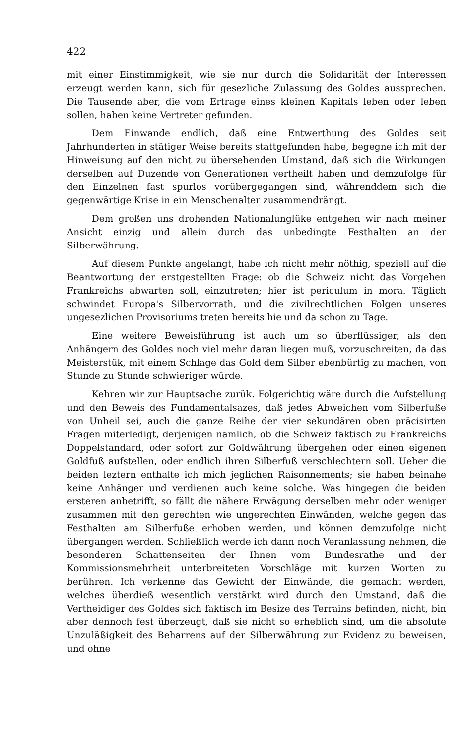422
mit einer Einstimmigkeit, wie sie nur durch die Solidarität der Interessen erzeugt werden kann, sich für gesezliche Zulassung des Goldes aussprechen. Die Tausende aber, die vom Ertrage eines kleinen Kapitals leben oder leben sollen, haben keine Vertreter gefunden.
Dem Einwande endlich, daß eine Entwerthung des Goldes seit Jahrhunderten in stätiger Weise bereits stattgefunden habe, begegne ich mit der Hinweisung auf den nicht zu übersehenden Umstand, daß sich die Wirkungen derselben auf Duzende von Generationen vertheilt haben und demzufolge für den Einzelnen fast spurlos vorübergegangen sind, währenddem sich die gegenwärtige Krise in ein Menschenalter zusammendrängt.
Dem großen uns drohenden Nationalunglüke entgehen wir nach meiner Ansicht einzig und allein durch das unbedingte Festhalten an der Silberwährung.
Auf diesem Punkte angelangt, habe ich nicht mehr nöthig, speziell auf die Beantwortung der erstgestellten Frage: ob die Schweiz nicht das Vorgehen Frankreichs abwarten soll, einzutreten; hier ist periculum in mora. Täglich schwindet Europa's Silbervorrath, und die zivilrechtlichen Folgen unseres ungesezlichen Provisoriums treten bereits hie und da schon zu Tage.
Eine weitere Beweisführung ist auch um so überflüssiger, als den Anhängern des Goldes noch viel mehr daran liegen muß, vorzuschreiten, da das Meisterstük, mit einem Schlage das Gold dem Silber ebenbürtig zu machen, von Stunde zu Stunde schwieriger würde.
Kehren wir zur Hauptsache zurük. Folgerichtig wäre durch die Aufstellung und den Beweis des Fundamentalsazes, daß jedes Abweichen vom Silberfuße von Unheil sei, auch die ganze Reihe der vier sekundären oben präcisirten Fragen miterledigt, derjenigen nämlich, ob die Schweiz faktisch zu Frankreichs Doppelstandard, oder sofort zur Goldwährung übergehen oder einen eigenen Goldfuß aufstellen, oder endlich ihren Silberfuß verschlechtern soll. Ueber die beiden leztern enthalte ich mich jeglichen Raisonnements; sie haben beinahe keine Anhänger und verdienen auch keine solche. Was hingegen die beiden ersteren anbetrifft, so fällt die nähere Erwägung derselben mehr oder weniger zusammen mit den gerechten wie ungerechten Einwänden, welche gegen das Festhalten am Silberfuße erhoben werden, und können demzufolge nicht übergangen werden. Schließlich werde ich dann noch Veranlassung nehmen, die besonderen Schattenseiten der Ihnen vom Bundesrathe und der Kommissionsmehrheit unterbreiteten Vorschläge mit kurzen Worten zu berühren. Ich verkenne das Gewicht der Einwände, die gemacht werden, welches überdieß wesentlich verstärkt wird durch den Umstand, daß die Vertheidiger des Goldes sich faktisch im Besize des Terrains befinden, nicht, bin aber dennoch fest überzeugt, daß sie nicht so erheblich sind, um die absolute Unzuläßigkeit des Beharrens auf der Silberwährung zur Evidenz zu beweisen, und ohne